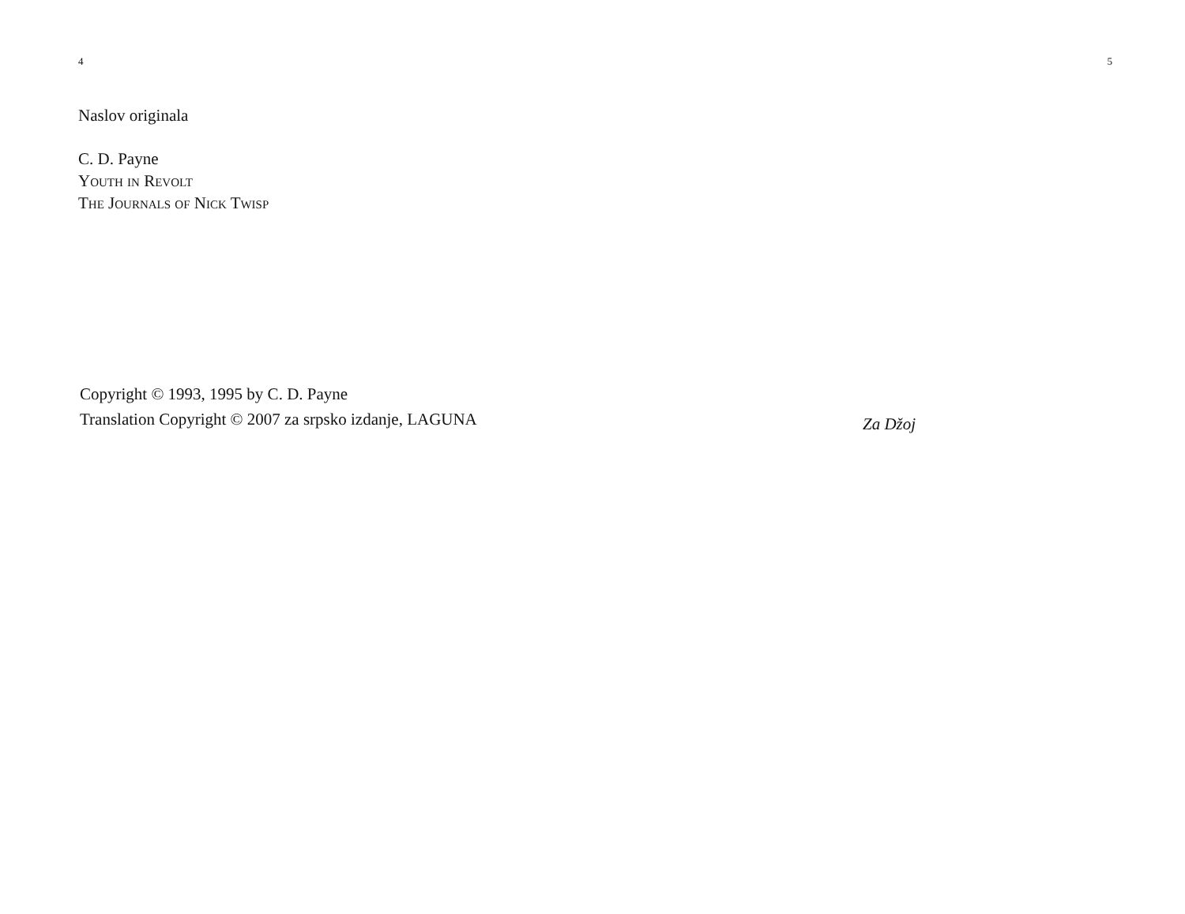4
Naslov originala
C. D. Payne
Youth in Revolt
The Journals of Nick Twisp
Copyright © 1993, 1995 by C. D. Payne
Translation Copyright © 2007 za srpsko izdanje, LAGUNA
5
Za Džoj